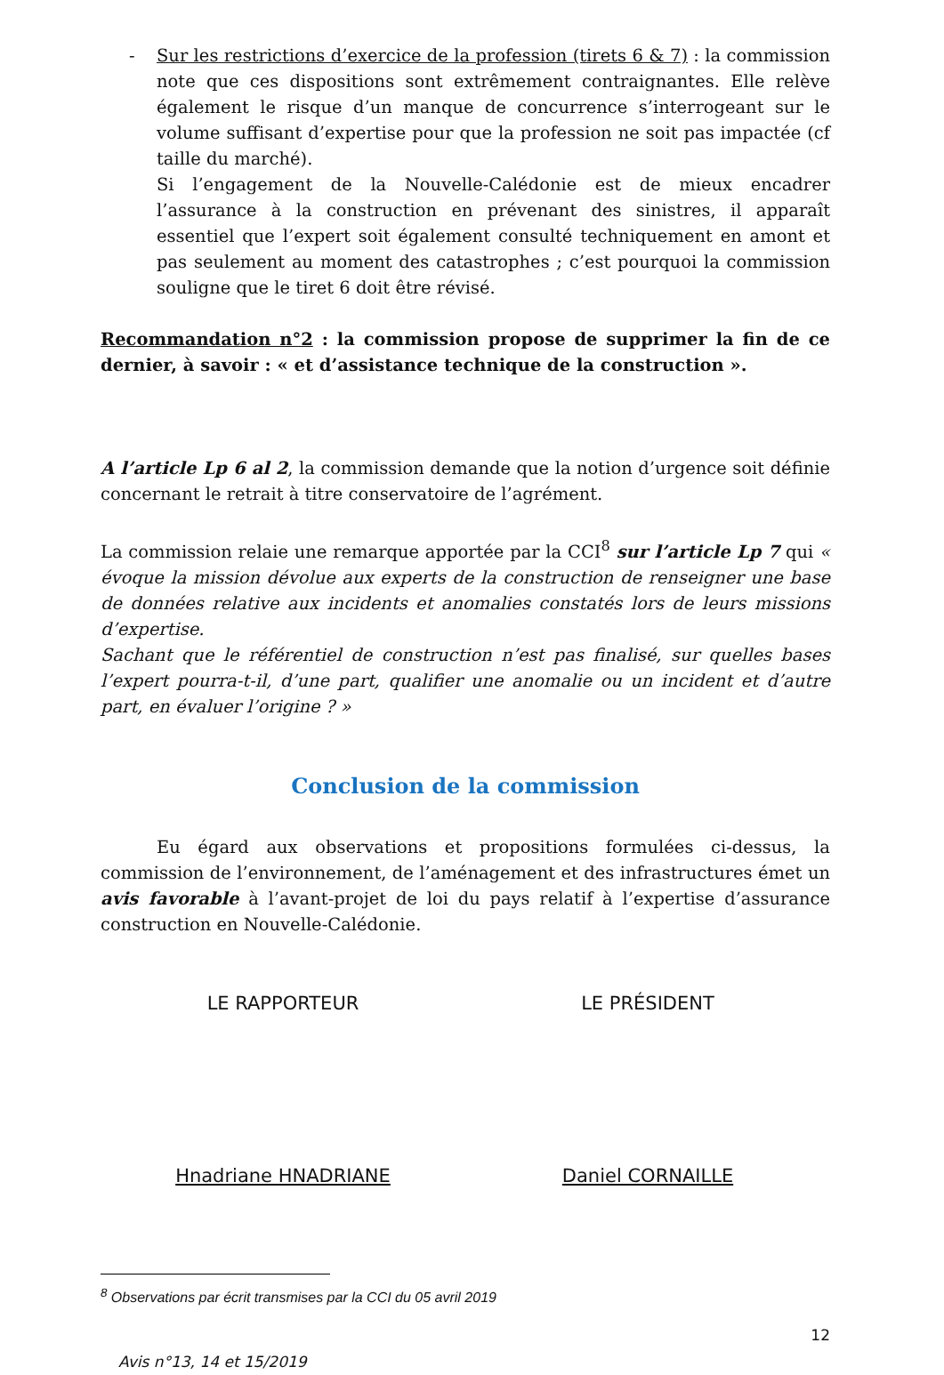- Sur les restrictions d’exercice de la profession (tirets 6 & 7) : la commission note que ces dispositions sont extrêmement contraignantes. Elle relève également le risque d’un manque de concurrence s’interrogeant sur le volume suffisant d’expertise pour que la profession ne soit pas impactée (cf taille du marché).
Si l’engagement de la Nouvelle-Calédonie est de mieux encadrer l’assurance à la construction en prévenant des sinistres, il apparaît essentiel que l’expert soit également consulté techniquement en amont et pas seulement au moment des catastrophes ; c’est pourquoi la commission souligne que le tiret 6 doit être révisé.
Recommandation n°2 : la commission propose de supprimer la fin de ce dernier, à savoir : « et d’assistance technique de la construction ».
A l’article Lp 6 al 2, la commission demande que la notion d’urgence soit définie concernant le retrait à titre conservatoire de l’agrément.
La commission relaie une remarque apportée par la CCI<sup>8</sup> sur l’article Lp 7 qui « évoque la mission dévolue aux experts de la construction de renseigner une base de données relative aux incidents et anomalies constatés lors de leurs missions d’expertise.
Sachant que le référentiel de construction n’est pas finalisé, sur quelles bases l’expert pourra-t-il, d’une part, qualifier une anomalie ou un incident et d’autre part, en évaluer l’origine ? »
Conclusion de la commission
Eu égard aux observations et propositions formulées ci-dessus, la commission de l’environnement, de l’aménagement et des infrastructures émet un avis favorable à l’avant-projet de loi du pays relatif à l’expertise d’assurance construction en Nouvelle-Calédonie.
LE RAPPORTEUR
Hnadriane HNADRIANE
LE PRÉSIDENT
Daniel CORNAILLE
<sup>8</sup> Observations par écrit transmises par la CCI du 05 avril 2019
Avis n°13, 14 et 15/2019 12